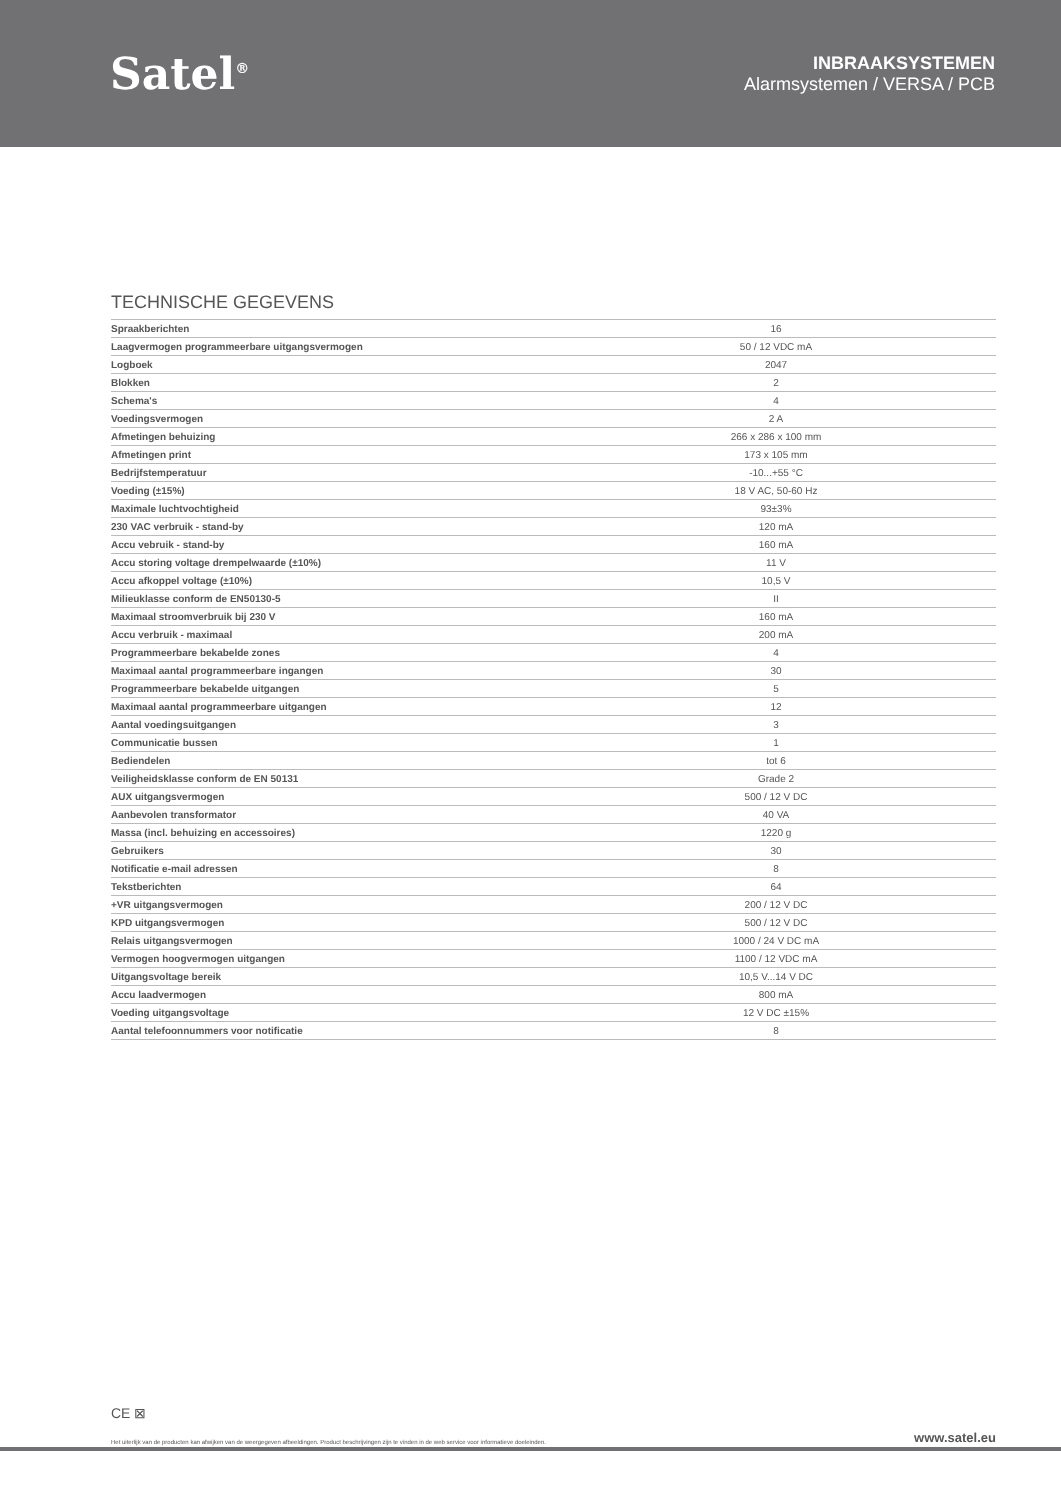Satel<sup>®</sup>
INBRAAKSYSTEMEN
Alarmsystemen / VERSA / PCB
TECHNISCHE GEGEVENS
| Spraakberichten | 16 |
| Laagvermogen programmeerbare uitgangsvermogen | 50 / 12 VDC mA |
| Logboek | 2047 |
| Blokken | 2 |
| Schema's | 4 |
| Voedingsvermogen | 2 A |
| Afmetingen behuizing | 266 x 286 x 100 mm |
| Afmetingen print | 173 x 105 mm |
| Bedrijfstemperatuur | -10...+55 °C |
| Voeding (±15%) | 18 V AC, 50-60 Hz |
| Maximale luchtvochtigheid | 93±3% |
| 230 VAC verbruik - stand-by | 120 mA |
| Accu vebruik - stand-by | 160 mA |
| Accu storing voltage drempelwaarde (±10%) | 11 V |
| Accu afkoppel voltage (±10%) | 10,5 V |
| Milieuklasse conform de EN50130-5 | II |
| Maximaal stroomverbruik bij 230 V | 160 mA |
| Accu verbruik - maximaal | 200 mA |
| Programmeerbare bekabelde zones | 4 |
| Maximaal aantal programmeerbare ingangen | 30 |
| Programmeerbare bekabelde uitgangen | 5 |
| Maximaal aantal programmeerbare uitgangen | 12 |
| Aantal voedingsuitgangen | 3 |
| Communicatie bussen | 1 |
| Bediendelen | tot 6 |
| Veiligheidsklasse conform de EN 50131 | Grade 2 |
| AUX uitgangsvermogen | 500 / 12 V DC |
| Aanbevolen transformator | 40 VA |
| Massa (incl. behuizing en accessoires) | 1220 g |
| Gebruikers | 30 |
| Notificatie e-mail adressen | 8 |
| Tekstberichten | 64 |
| +VR uitgangsvermogen | 200 / 12 V DC |
| KPD uitgangsvermogen | 500 / 12 V DC |
| Relais uitgangsvermogen | 1000 / 24 V DC mA |
| Vermogen hoogvermogen uitgangen | 1100 / 12 VDC mA |
| Uitgangsvoltage bereik | 10,5 V...14 V DC |
| Accu laadvermogen | 800 mA |
| Voeding uitgangsvoltage | 12 V DC ±15% |
| Aantal telefoonnummers voor notificatie | 8 |
CE ⊠
Het uiterlijk van de producten kan afwijken van de weergegeven afbeeldingen. Product beschrijvingen zijn te vinden in de web service voor informatieve doeleinden. www.satel.eu